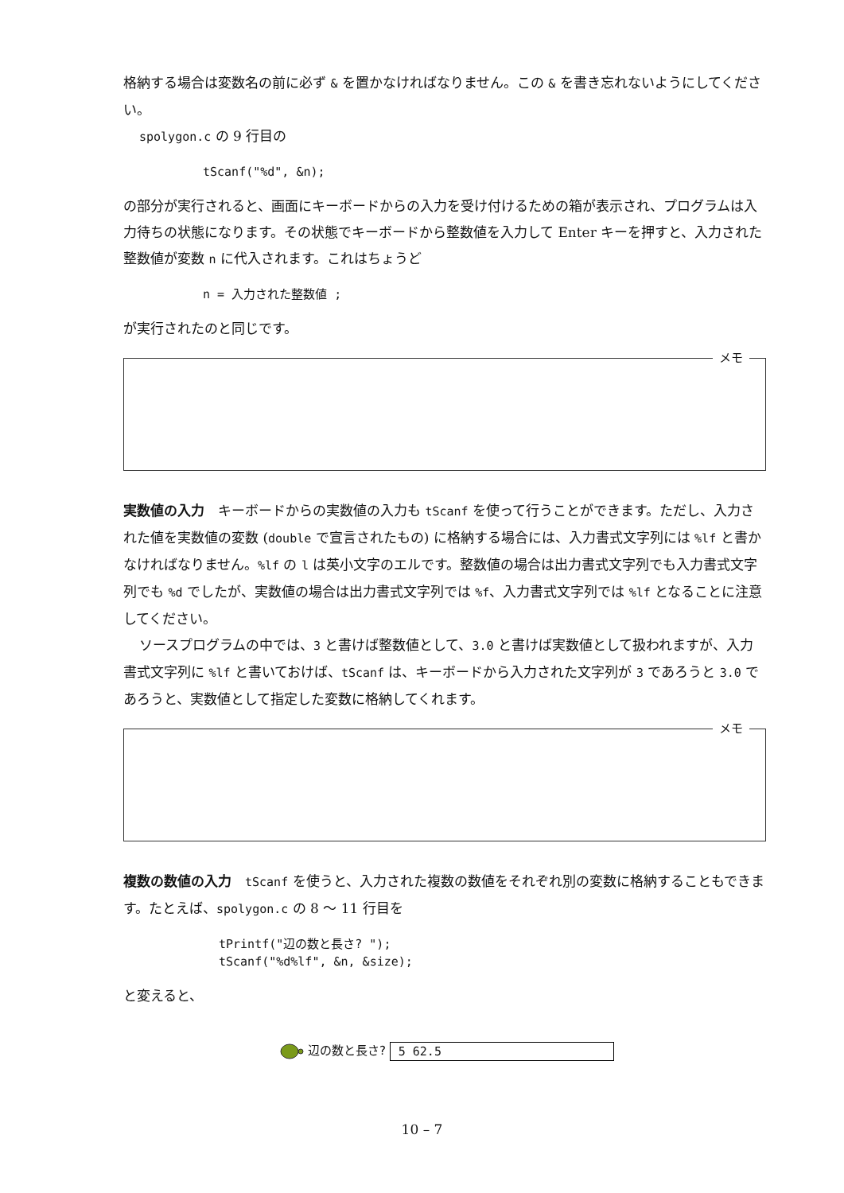格納する場合は変数名の前に必ず & を置かなければなりません。この & を書き忘れないようにしてください。
spolygon.c の 9 行目の
tScanf("%d", &n);
の部分が実行されると、画面にキーボードからの入力を受け付けるための箱が表示され、プログラムは入力待ちの状態になります。その状態でキーボードから整数値を入力して Enter キーを押すと、入力された整数値が変数 n に代入されます。これはちょうど
n = 入力された整数値 ;
が実行されたのと同じです。
メモ
実数値の入力　キーボードからの実数値の入力も tScanf を使って行うことができます。ただし、入力された値を実数値の変数 (double で宣言されたもの) に格納する場合には、入力書式文字列には %lf と書かなければなりません。%lf の l は英小文字のエルです。整数値の場合は出力書式文字列でも入力書式文字列でも %d でしたが、実数値の場合は出力書式文字列では %f、入力書式文字列では %lf となることに注意してください。
ソースプログラムの中では、3 と書けば整数値として、3.0 と書けば実数値として扱われますが、入力書式文字列に %lf と書いておけば、tScanf は、キーボードから入力された文字列が 3 であろうと 3.0 であろうと、実数値として指定した変数に格納してくれます。
メモ
複数の数値の入力　tScanf を使うと、入力された複数の数値をそれぞれ別の変数に格納することもできます。たとえば、spolygon.c の 8 〜 11 行目を
tPrintf("辺の数と長さ? ");
tScanf("%d%lf", &n, &size);
と変えると、
辺の数と長さ? 5 62.5
10 – 7